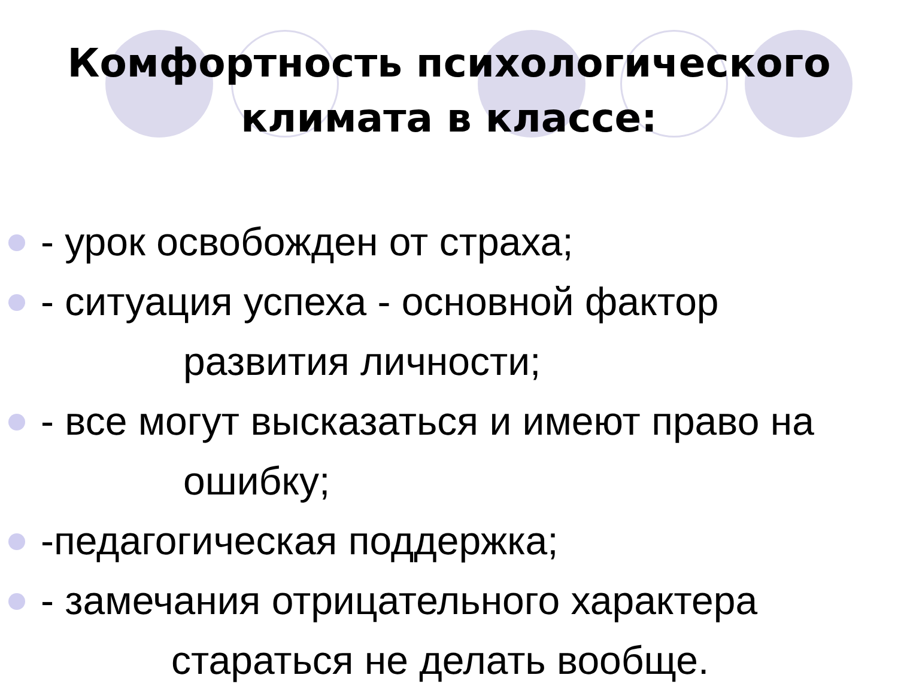Комфортность психологического
климата в классе:
- урок освобожден от страха;
- ситуация успеха - основной фактор
развития личности;
- все могут высказаться и имеют право на
ошибку;
-педагогическая поддержка;
- замечания отрицательного характера
стараться не делать вообще.